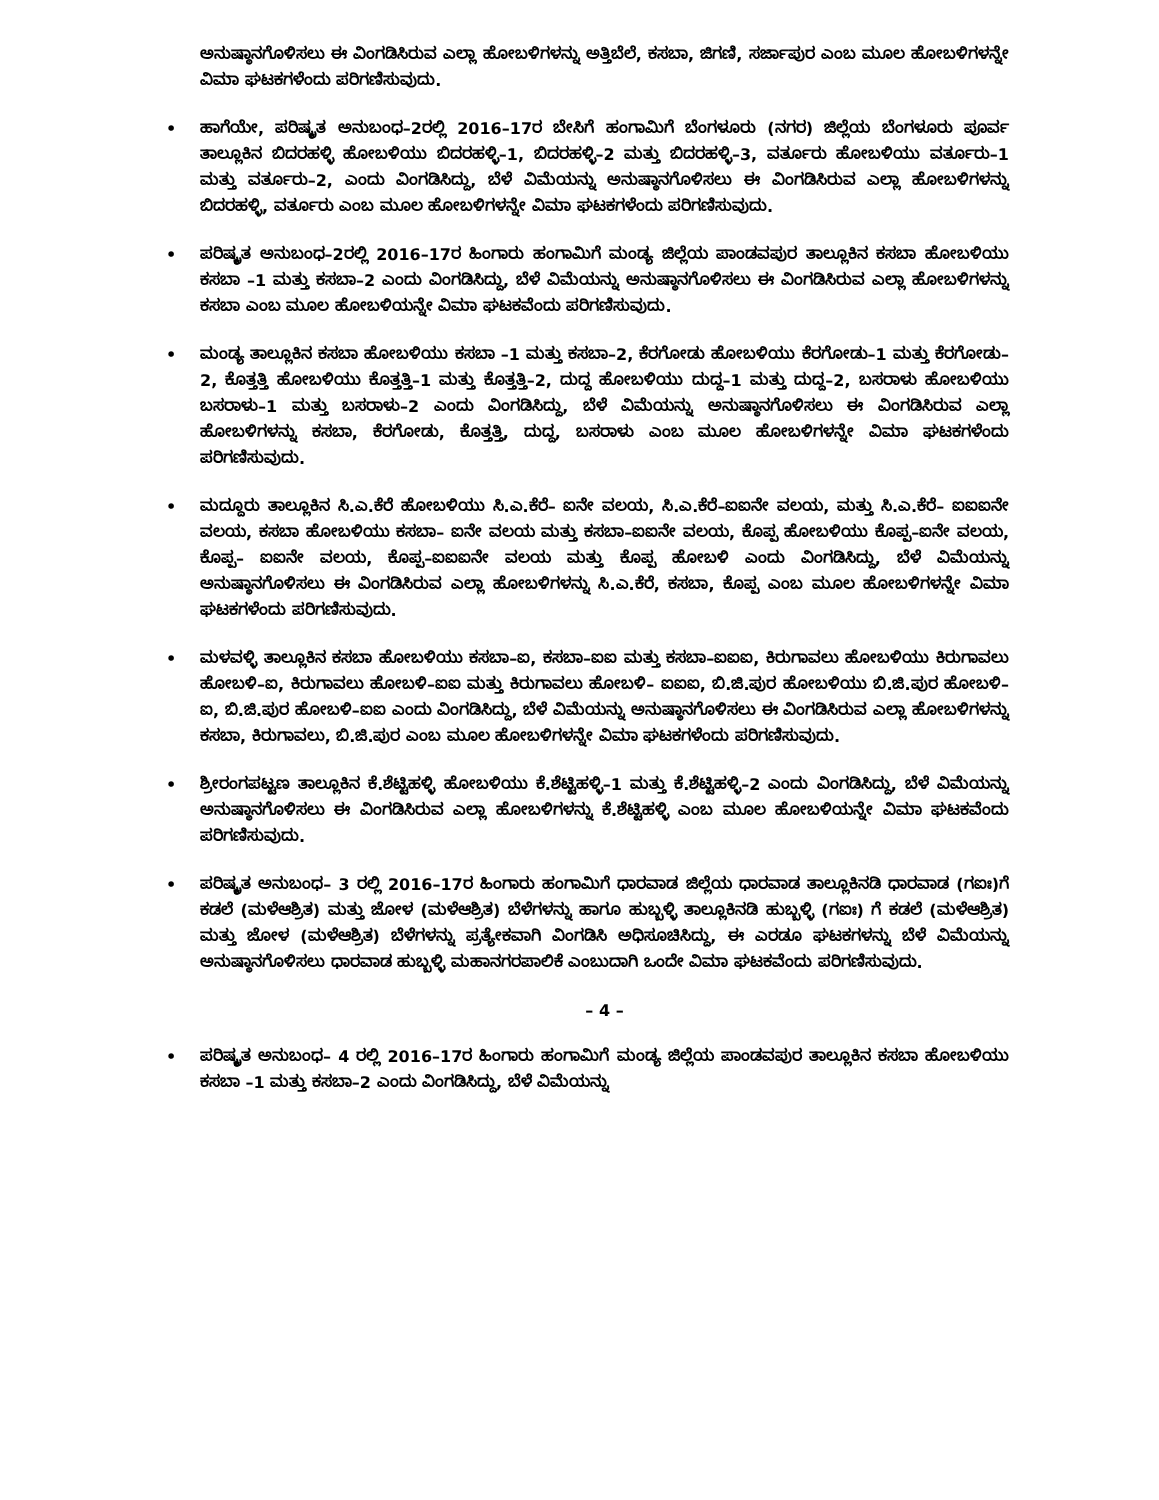ಅನುಷ್ಠಾನಗೊಳಿಸಲು ಈ ವಿಂಗಡಿಸಿರುವ ಎಲ್ಲಾ ಹೋಬಳಿಗಳನ್ನು ಅತ್ತಿಬೆಲೆ, ಕಸಬಾ, ಜಿಗಣಿ, ಸರ್ಜಾಪುರ ಎಂಬ ಮೂಲ ಹೋಬಳಿಗಳನ್ನೇ ವಿಮಾ ಘಟಕಗಳೆಂದು ಪರಿಗಣಿಸುವುದು.
• ಹಾಗೆಯೇ, ಪರಿಷ್ಕೃತ ಅನುಬಂಧ–2ರಲ್ಲಿ 2016–17ರ ಬೇಸಿಗೆ ಹಂಗಾಮಿಗೆ ಬೆಂಗಳೂರು (ನಗರ) ಜಿಲ್ಲೆಯ ಬೆಂಗಳೂರು ಪೂರ್ವ ತಾಲ್ಲೂಕಿನ ಬಿದರಹಳ್ಳಿ ಹೋಬಳಿಯು ಬಿದರಹಳ್ಳಿ–1, ಬಿದರಹಳ್ಳಿ–2 ಮತ್ತು ಬಿದರಹಳ್ಳಿ–3, ವರ್ತೂರು ಹೋಬಳಿಯು ವರ್ತೂರು–1 ಮತ್ತು ವರ್ತೂರು–2, ಎಂದು ವಿಂಗಡಿಸಿದ್ದು, ಬೆಳೆ ವಿಮೆಯನ್ನು ಅನುಷ್ಠಾನಗೊಳಿಸಲು ಈ ವಿಂಗಡಿಸಿರುವ ಎಲ್ಲಾ ಹೋಬಳಿಗಳನ್ನು ಬಿದರಹಳ್ಳಿ, ವರ್ತೂರು ಎಂಬ ಮೂಲ ಹೋಬಳಿಗಳನ್ನೇ ವಿಮಾ ಘಟಕಗಳೆಂದು ಪರಿಗಣಿಸುವುದು.
• ಪರಿಷ್ಕೃತ ಅನುಬಂಧ–2ರಲ್ಲಿ 2016–17ರ ಹಿಂಗಾರು ಹಂಗಾಮಿಗೆ ಮಂಡ್ಯ ಜಿಲ್ಲೆಯ ಪಾಂಡವಪುರ ತಾಲ್ಲೂಕಿನ ಕಸಬಾ ಹೋಬಳಿಯು ಕಸಬಾ –1 ಮತ್ತು ಕಸಬಾ–2 ಎಂದು ವಿಂಗಡಿಸಿದ್ದು, ಬೆಳೆ ವಿಮೆಯನ್ನು ಅನುಷ್ಠಾನಗೊಳಿಸಲು ಈ ವಿಂಗಡಿಸಿರುವ ಎಲ್ಲಾ ಹೋಬಳಿಗಳನ್ನು ಕಸಬಾ ಎಂಬ ಮೂಲ ಹೋಬಳಿಯನ್ನೇ ವಿಮಾ ಘಟಕವೆಂದು ಪರಿಗಣಿಸುವುದು.
• ಮಂಡ್ಯ ತಾಲ್ಲೂಕಿನ ಕಸಬಾ ಹೋಬಳಿಯು ಕಸಬಾ –1 ಮತ್ತು ಕಸಬಾ–2, ಕೆರಗೋಡು ಹೋಬಳಿಯು ಕೆರಗೋಡು–1 ಮತ್ತು ಕೆರಗೋಡು–2, ಕೊತ್ತತ್ತಿ ಹೋಬಳಿಯು ಕೊತ್ತತ್ತಿ–1 ಮತ್ತು ಕೊತ್ತತ್ತಿ–2, ದುದ್ದ ಹೋಬಳಿಯು ದುದ್ದ–1 ಮತ್ತು ದುದ್ದ–2, ಬಸರಾಳು ಹೋಬಳಿಯು ಬಸರಾಳು–1 ಮತ್ತು ಬಸರಾಳು–2 ಎಂದು ವಿಂಗಡಿಸಿದ್ದು, ಬೆಳೆ ವಿಮೆಯನ್ನು ಅನುಷ್ಠಾನಗೊಳಿಸಲು ಈ ವಿಂಗಡಿಸಿರುವ ಎಲ್ಲಾ ಹೋಬಳಿಗಳನ್ನು ಕಸಬಾ, ಕೆರಗೋಡು, ಕೊತ್ತತ್ತಿ, ದುದ್ದ, ಬಸರಾಳು ಎಂಬ ಮೂಲ ಹೋಬಳಿಗಳನ್ನೇ ವಿಮಾ ಘಟಕಗಳೆಂದು ಪರಿಗಣಿಸುವುದು.
• ಮದ್ದೂರು ತಾಲ್ಲೂಕಿನ ಸಿ.ಎ.ಕೆರೆ ಹೋಬಳಿಯು ಸಿ.ಎ.ಕೆರೆ– ಐನೇ ವಲಯ, ಸಿ.ಎ.ಕೆರೆ–ಐಐನೇ ವಲಯ, ಮತ್ತು ಸಿ.ಎ.ಕೆರೆ– ಐಐಐನೇ ವಲಯ, ಕಸಬಾ ಹೋಬಳಿಯು ಕಸಬಾ– ಐನೇ ವಲಯ ಮತ್ತು ಕಸಬಾ–ಐಐನೇ ವಲಯ, ಕೊಪ್ಪ ಹೋಬಳಿಯು ಕೊಪ್ಪ–ಐನೇ ವಲಯ, ಕೊಪ್ಪ– ಐಐನೇ ವಲಯ, ಕೊಪ್ಪ–ಐಐಐನೇ ವಲಯ ಮತ್ತು ಕೊಪ್ಪ ಹೋಬಳಿ ಎಂದು ವಿಂಗಡಿಸಿದ್ದು, ಬೆಳೆ ವಿಮೆಯನ್ನು ಅನುಷ್ಠಾನಗೊಳಿಸಲು ಈ ವಿಂಗಡಿಸಿರುವ ಎಲ್ಲಾ ಹೋಬಳಿಗಳನ್ನು ಸಿ.ಎ.ಕೆರೆ, ಕಸಬಾ, ಕೊಪ್ಪ ಎಂಬ ಮೂಲ ಹೋಬಳಿಗಳನ್ನೇ ವಿಮಾ ಘಟಕಗಳೆಂದು ಪರಿಗಣಿಸುವುದು.
• ಮಳವಳ್ಳಿ ತಾಲ್ಲೂಕಿನ ಕಸಬಾ ಹೋಬಳಿಯು ಕಸಬಾ–ಐ, ಕಸಬಾ–ಐಐ ಮತ್ತು ಕಸಬಾ–ಐಐಐ, ಕಿರುಗಾವಲು ಹೋಬಳಿಯು ಕಿರುಗಾವಲು ಹೋಬಳಿ–ಐ, ಕಿರುಗಾವಲು ಹೋಬಳಿ–ಐಐ ಮತ್ತು ಕಿರುಗಾವಲು ಹೋಬಳಿ– ಐಐಐ, ಬಿ.ಜಿ.ಪುರ ಹೋಬಳಿಯು ಬಿ.ಜಿ.ಪುರ ಹೋಬಳಿ–ಐ, ಬಿ.ಜಿ.ಪುರ ಹೋಬಳಿ–ಐಐ ಎಂದು ವಿಂಗಡಿಸಿದ್ದು, ಬೆಳೆ ವಿಮೆಯನ್ನು ಅನುಷ್ಠಾನಗೊಳಿಸಲು ಈ ವಿಂಗಡಿಸಿರುವ ಎಲ್ಲಾ ಹೋಬಳಿಗಳನ್ನು ಕಸಬಾ, ಕಿರುಗಾವಲು, ಬಿ.ಜಿ.ಪುರ ಎಂಬ ಮೂಲ ಹೋಬಳಿಗಳನ್ನೇ ವಿಮಾ ಘಟಕಗಳೆಂದು ಪರಿಗಣಿಸುವುದು.
• ಶ್ರೀರಂಗಪಟ್ಟಣ ತಾಲ್ಲೂಕಿನ ಕೆ.ಶೆಟ್ಟಿಹಳ್ಳಿ ಹೋಬಳಿಯು ಕೆ.ಶೆಟ್ಟಿಹಳ್ಳಿ–1 ಮತ್ತು ಕೆ.ಶೆಟ್ಟಿಹಳ್ಳಿ–2 ಎಂದು ವಿಂಗಡಿಸಿದ್ದು, ಬೆಳೆ ವಿಮೆಯನ್ನು ಅನುಷ್ಠಾನಗೊಳಿಸಲು ಈ ವಿಂಗಡಿಸಿರುವ ಎಲ್ಲಾ ಹೋಬಳಿಗಳನ್ನು ಕೆ.ಶೆಟ್ಟಿಹಳ್ಳಿ ಎಂಬ ಮೂಲ ಹೋಬಳಿಯನ್ನೇ ವಿಮಾ ಘಟಕವೆಂದು ಪರಿಗಣಿಸುವುದು.
• ಪರಿಷ್ಕೃತ ಅನುಬಂಧ– 3 ರಲ್ಲಿ 2016–17ರ ಹಿಂಗಾರು ಹಂಗಾಮಿಗೆ ಧಾರವಾಡ ಜಿಲ್ಲೆಯ ಧಾರವಾಡ ತಾಲ್ಲೂಕಿನಡಿ ಧಾರವಾಡ (ಗಐಃ)ಗೆ ಕಡಲೆ (ಮಳೆಆಶ್ರಿತ) ಮತ್ತು ಜೋಳ (ಮಳೆಆಶ್ರಿತ) ಬೆಳೆಗಳನ್ನು ಹಾಗೂ ಹುಬ್ಬಳ್ಳಿ ತಾಲ್ಲೂಕಿನಡಿ ಹುಬ್ಬಳ್ಳಿ (ಗಐಃ) ಗೆ ಕಡಲೆ (ಮಳೆಆಶ್ರಿತ) ಮತ್ತು ಜೋಳ (ಮಳೆಆಶ್ರಿತ) ಬೆಳೆಗಳನ್ನು ಪ್ರತ್ಯೇಕವಾಗಿ ವಿಂಗಡಿಸಿ ಅಧಿಸೂಚಿಸಿದ್ದು, ಈ ಎರಡೂ ಘಟಕಗಳನ್ನು ಬೆಳೆ ವಿಮೆಯನ್ನು ಅನುಷ್ಠಾನಗೊಳಿಸಲು ಧಾರವಾಡ ಹುಬ್ಬಳ್ಳಿ ಮಹಾನಗರಪಾಲಿಕೆ ಎಂಬುದಾಗಿ ಒಂದೇ ವಿಮಾ ಘಟಕವೆಂದು ಪರಿಗಣಿಸುವುದು.
– 4 –
• ಪರಿಷ್ಕೃತ ಅನುಬಂಧ– 4 ರಲ್ಲಿ 2016–17ರ ಹಿಂಗಾರು ಹಂಗಾಮಿಗೆ ಮಂಡ್ಯ ಜಿಲ್ಲೆಯ ಪಾಂಡವಪುರ ತಾಲ್ಲೂಕಿನ ಕಸಬಾ ಹೋಬಳಿಯು ಕಸಬಾ –1 ಮತ್ತು ಕಸಬಾ–2 ಎಂದು ವಿಂಗಡಿಸಿದ್ದು, ಬೆಳೆ ವಿಮೆಯನ್ನು